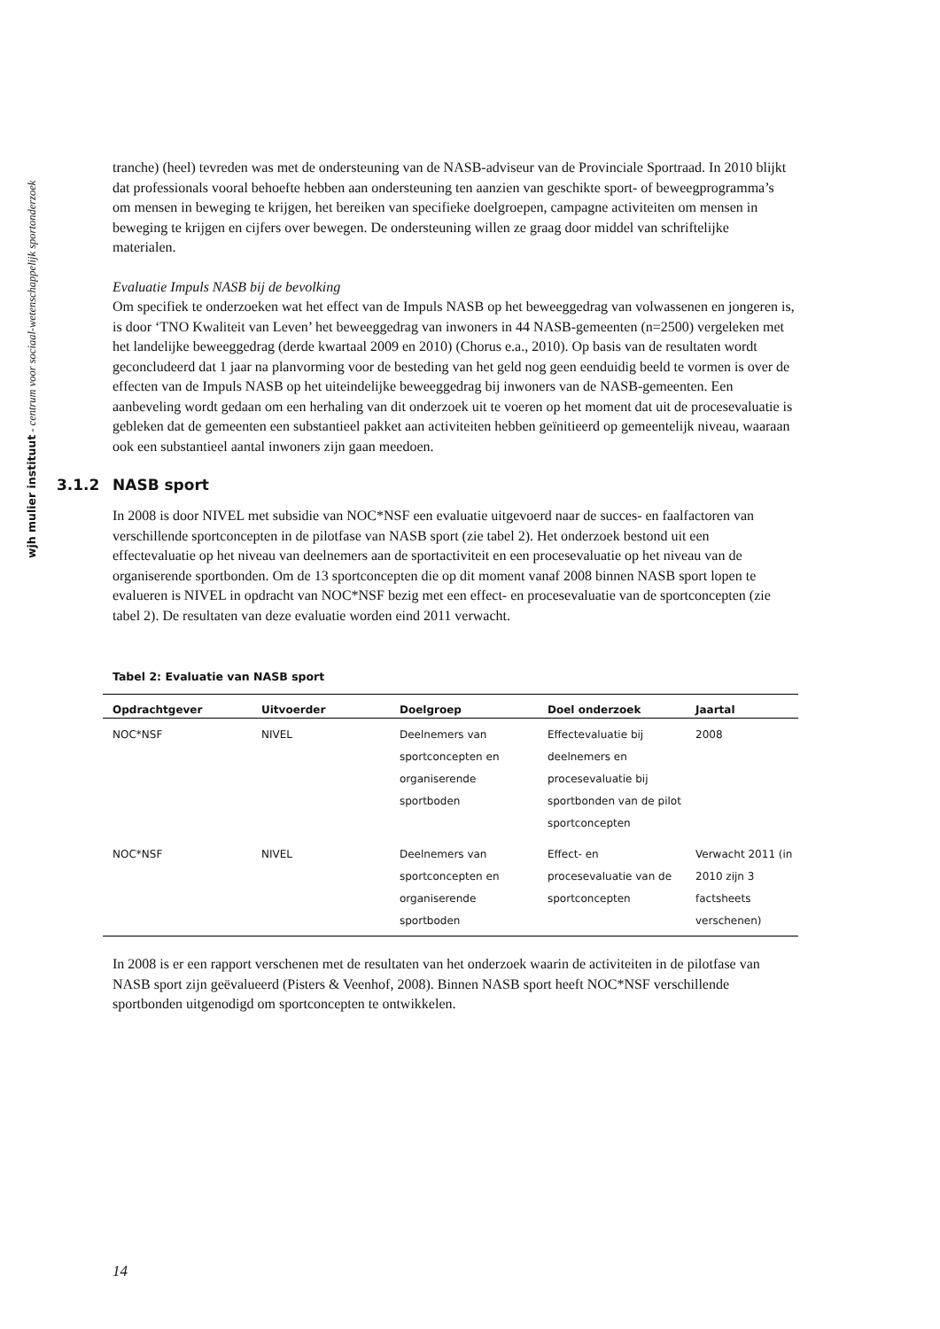wjh mulier instituut - centrum voor sociaal-wetenschappelijk sportonderzoek
tranche) (heel) tevreden was met de ondersteuning van de NASB-adviseur van de Provinciale Sportraad. In 2010 blijkt dat professionals vooral behoefte hebben aan ondersteuning ten aanzien van geschikte sport- of beweegprogramma’s om mensen in beweging te krijgen, het bereiken van specifieke doelgroepen, campagne activiteiten om mensen in beweging te krijgen en cijfers over bewegen. De ondersteuning willen ze graag door middel van schriftelijke materialen.
Evaluatie Impuls NASB bij de bevolking
Om specifiek te onderzoeken wat het effect van de Impuls NASB op het beweeggedrag van volwassenen en jongeren is, is door ‘TNO Kwaliteit van Leven’ het beweeggedrag van inwoners in 44 NASB-gemeenten (n=2500) vergeleken met het landelijke beweeggedrag (derde kwartaal 2009 en 2010) (Chorus e.a., 2010). Op basis van de resultaten wordt geconcludeerd dat 1 jaar na planvorming voor de besteding van het geld nog geen eenduidig beeld te vormen is over de effecten van de Impuls NASB op het uiteindelijke beweeggedrag bij inwoners van de NASB-gemeenten. Een aanbeveling wordt gedaan om een herhaling van dit onderzoek uit te voeren op het moment dat uit de procesevaluatie is gebleken dat de gemeenten een substantieel pakket aan activiteiten hebben geïnitieerd op gemeentelijk niveau, waaraan ook een substantieel aantal inwoners zijn gaan meedoen.
3.1.2 NASB sport
In 2008 is door NIVEL met subsidie van NOC*NSF een evaluatie uitgevoerd naar de succes- en faalfactoren van verschillende sportconcepten in de pilotfase van NASB sport (zie tabel 2). Het onderzoek bestond uit een effectevaluatie op het niveau van deelnemers aan de sportactiviteit en een procesevaluatie op het niveau van de organiserende sportbonden. Om de 13 sportconcepten die op dit moment vanaf 2008 binnen NASB sport lopen te evalueren is NIVEL in opdracht van NOC*NSF bezig met een effect- en procesevaluatie van de sportconcepten (zie tabel 2). De resultaten van deze evaluatie worden eind 2011 verwacht.
Tabel 2: Evaluatie van NASB sport
| Opdrachtgever | Uitvoerder | Doelgroep | Doel onderzoek | Jaartal |
| --- | --- | --- | --- | --- |
| NOC*NSF | NIVEL | Deelnemers van sportconcepten en organiserende sportboden | Effectevaluatie bij deelnemers en procesevaluatie bij sportbonden van de pilot sportconcepten | 2008 |
| NOC*NSF | NIVEL | Deelnemers van sportconcepten en organiserende sportboden | Effect- en procesevaluatie van de sportconcepten | Verwacht 2011 (in 2010 zijn 3 factsheets verschenen) |
In 2008 is er een rapport verschenen met de resultaten van het onderzoek waarin de activiteiten in de pilotfase van NASB sport zijn geëvalueerd (Pisters & Veenhof, 2008). Binnen NASB sport heeft NOC*NSF verschillende sportbonden uitgenodigd om sportconcepten te ontwikkelen.
14